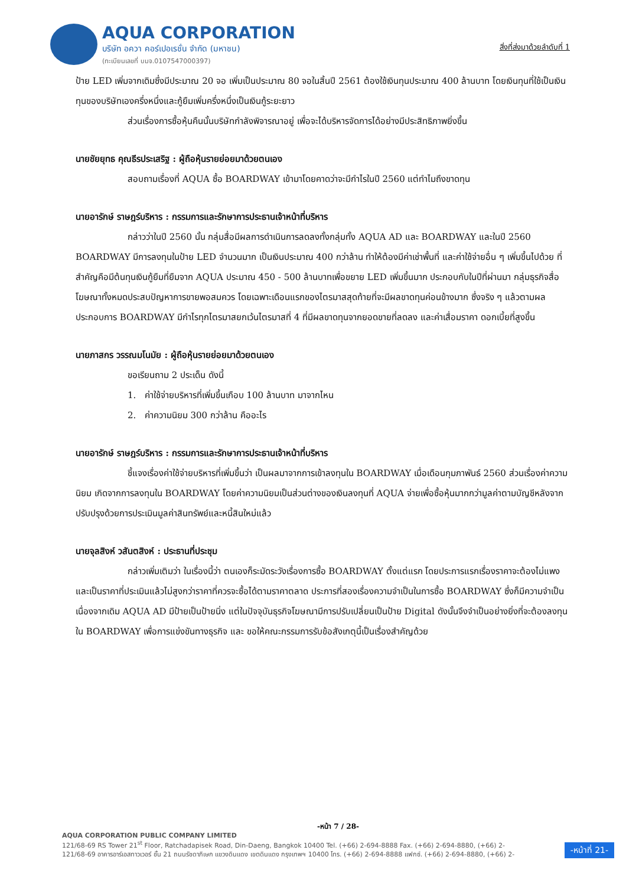AQUA CORPORATION
บริษัท อควา คอร์เปอเรชั่น จำกัด (มหาชน)
(ทะเบียนเลขที่ บมจ.0107547000397)
สิ่งที่ส่งมาด้วยลำดับที่ 1
ป้าย LED เพิ่มจากเดิมซึ่งมีประมาณ 20 จอ เพิ่มเป็นประมาณ 80 จอในสิ้นปี 2561 ต้องใช้เงินทุนประมาณ 400 ล้านบาท โดยเงินทุนที่ใช้เป็นเงินทุนของบริษัทเองครึ่งหนึ่งและกู้ยืมเพิ่มครึ่งหนึ่งเป็นเงินกู้ระยะยาว
ส่วนเรื่องการซื้อหุ้นคืนนั้นบริษัทกำลังพิจารณาอยู่ เพื่อจะได้บริหารจัดการได้อย่างมีประสิทธิภาพยิ่งขึ้น
นายชัยยุทธ คุณธีรประเสริฐ : ผู้ถือหุ้นรายย่อยมาด้วยตนเอง
สอบถามเรื่องที่ AQUA ซื้อ BOARDWAY เข้ามาโดยคาดว่าจะมีกำไรในปี 2560 แต่ทำไมถึงขาดทุน
นายอารักษ์ ราษฎร์บริหาร : กรรมการและรักษาการประธานเจ้าหน้าที่บริหาร
กล่าวว่าในปี 2560 นั้น กลุ่มสื่อมีผลการดำเนินการลดลงทั้งกลุ่มทั้ง AQUA AD และ BOARDWAY และในปี 2560 BOARDWAY มีการลงทุนในป้าย LED จำนวนมาก เป็นเงินประมาณ 400 กว่าล้าน ทำให้ต้องมีค่าเช่าพื้นที่ และค่าใช้จ่ายอื่น ๆ เพิ่มขึ้นไปด้วย ที่สำคัญคือมีต้นทุนเงินกู้ยืมที่ยืมจาก AQUA ประมาณ 450 - 500 ล้านบาทเพื่อขยาย LED เพิ่มขึ้นมาก ประกอบกับในปีที่ผ่านมา กลุ่มธุรกิจสื่อโฆษณาทั้งหมดประสบปัญหาการขายพอสมควร โดยเฉพาะเดือนแรกของไตรมาสสุดท้ายที่จะมีผลขาดทุนค่อนข้างมาก ซึ่งจริง ๆ แล้วตามผลประกอบการ BOARDWAY มีกำไรทุกไตรมาสยกเว้นไตรมาสที่ 4 ที่มีผลขาดทุนจากยอดขายที่ลดลง และค่าเสื่อมราคา ดอกเบี้ยที่สูงขึ้น
นายภาสกร วรรณมโนมัย : ผู้ถือหุ้นรายย่อยมาด้วยตนเอง
ขอเรียนถาม 2 ประเด็น ดังนี้
1. ค่าใช้จ่ายบริหารที่เพิ่มขึ้นเกือบ 100 ล้านบาท มาจากไหน
2. ค่าความนิยม 300 กว่าล้าน คืออะไร
นายอารักษ์ ราษฎร์บริหาร : กรรมการและรักษาการประธานเจ้าหน้าที่บริหาร
ชี้แจงเรื่องค่าใช้จ่ายบริหารที่เพิ่มขึ้นว่า เป็นผลมาจากการเข้าลงทุนใน BOARDWAY เมื่อเดือนกุมภาพันธ์ 2560 ส่วนเรื่องค่าความนิยม เกิดจากการลงทุนใน BOARDWAY โดยค่าความนิยมเป็นส่วนต่างของเงินลงทุนที่ AQUA จ่ายเพื่อซื้อหุ้นมากกว่ามูลค่าตามบัญชีหลังจากปรับปรุงด้วยการประเมินมูลค่าสินทรัพย์และหนี้สินใหม่แล้ว
นายจุลสิงห์ วสันตสิงห์ : ประธานที่ประชุม
กล่าวเพิ่มเติมว่า ในเรื่องนี้ว่า ตนเองก็ระมัดระวังเรื่องการซื้อ BOARDWAY ตั้งแต่แรก โดยประการแรกเรื่องราคาจะต้องไม่แพงและเป็นราคาที่ประเมินแล้วไม่สูงกว่าราคาที่ควรจะซื้อได้ตามราคาตลาด ประการที่สองเรื่องความจำเป็นในการซื้อ BOARDWAY ซึ่งก็มีความจำเป็น เนื่องจากเดิม AQUA AD มีป้ายเป็นป้ายนิ่ง แต่ในปัจจุบันธุรกิจโฆษณามีการปรับเปลี่ยนเป็นป้าย Digital ดังนั้นจึงจำเป็นอย่างยิ่งที่จะต้องลงทุนใน BOARDWAY เพื่อการแข่งขันทางธุรกิจ และ ขอให้คณะกรรมการรับข้อสังเกตุนี้เป็นเรื่องสำคัญด้วย
-หน้า 7 / 28-
AQUA CORPORATION PUBLIC COMPANY LIMITED
121/68-69 RS Tower 21<sup>st</sup> Floor, Ratchadapisek Road, Din-Daeng, Bangkok 10400 Tel. (+66) 2-694-8888 Fax. (+66) 2-694-8880, (+66) 2-
121/68-69 อาคารอาร์เอสทาวเวอร์ ชั้น 21 ถนนรัชดาภิเษก แขวงดินแดง เขตดินแดง กรุงเทพฯ 10400 โทร. (+66) 2-694-8888 แฟกซ์. (+66) 2-694-8880, (+66) 2-
-หน้าที่ 21-